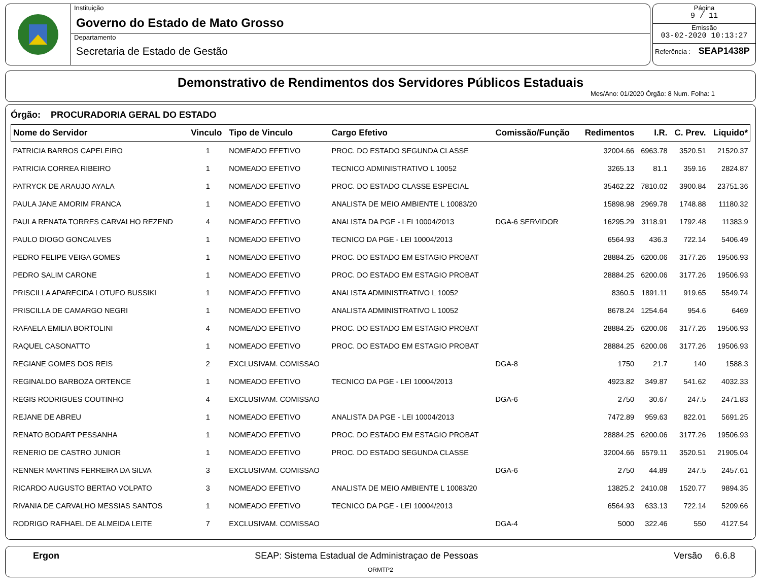Instituição
Governo do Estado de Mato Grosso
Departamento
Secretaria de Estado de Gestão
Página
9 / 11
Emissão
03-02-2020 10:13:27
Referência : SEAP1438P
Demonstrativo de Rendimentos dos Servidores Públicos Estaduais
Mes/Ano: 01/2020 Órgão: 8 Num. Folha: 1
Órgão: PROCURADORIA GERAL DO ESTADO
| Nome do Servidor | Vinculo | Tipo de Vinculo | Cargo Efetivo | Comissão/Função | Redimentos | I.R. | C. Prev. | Liquido* |
| --- | --- | --- | --- | --- | --- | --- | --- | --- |
| PATRICIA BARROS CAPELEIRO | 1 | NOMEADO EFETIVO | PROC. DO ESTADO SEGUNDA CLASSE | | 32004.66 | 6963.78 | 3520.51 | 21520.37 |
| PATRICIA CORREA RIBEIRO | 1 | NOMEADO EFETIVO | TECNICO ADMINISTRATIVO L 10052 | | 3265.13 | 81.1 | 359.16 | 2824.87 |
| PATRYCK DE ARAUJO AYALA | 1 | NOMEADO EFETIVO | PROC. DO ESTADO CLASSE ESPECIAL | | 35462.22 | 7810.02 | 3900.84 | 23751.36 |
| PAULA JANE AMORIM FRANCA | 1 | NOMEADO EFETIVO | ANALISTA DE MEIO AMBIENTE L 10083/20 | | 15898.98 | 2969.78 | 1748.88 | 11180.32 |
| PAULA RENATA TORRES CARVALHO REZEND | 4 | NOMEADO EFETIVO | ANALISTA DA PGE - LEI 10004/2013 | DGA-6 SERVIDOR | 16295.29 | 3118.91 | 1792.48 | 11383.9 |
| PAULO DIOGO GONCALVES | 1 | NOMEADO EFETIVO | TECNICO DA PGE - LEI 10004/2013 | | 6564.93 | 436.3 | 722.14 | 5406.49 |
| PEDRO FELIPE VEIGA GOMES | 1 | NOMEADO EFETIVO | PROC. DO ESTADO EM ESTAGIO PROBAT | | 28884.25 | 6200.06 | 3177.26 | 19506.93 |
| PEDRO SALIM CARONE | 1 | NOMEADO EFETIVO | PROC. DO ESTADO EM ESTAGIO PROBAT | | 28884.25 | 6200.06 | 3177.26 | 19506.93 |
| PRISCILLA APARECIDA LOTUFO BUSSIKI | 1 | NOMEADO EFETIVO | ANALISTA ADMINISTRATIVO L 10052 | | 8360.5 | 1891.11 | 919.65 | 5549.74 |
| PRISCILLA DE CAMARGO NEGRI | 1 | NOMEADO EFETIVO | ANALISTA ADMINISTRATIVO L 10052 | | 8678.24 | 1254.64 | 954.6 | 6469 |
| RAFAELA EMILIA BORTOLINI | 4 | NOMEADO EFETIVO | PROC. DO ESTADO EM ESTAGIO PROBAT | | 28884.25 | 6200.06 | 3177.26 | 19506.93 |
| RAQUEL CASONATTO | 1 | NOMEADO EFETIVO | PROC. DO ESTADO EM ESTAGIO PROBAT | | 28884.25 | 6200.06 | 3177.26 | 19506.93 |
| REGIANE GOMES DOS REIS | 2 | EXCLUSIVAM. COMISSAO | | DGA-8 | 1750 | 21.7 | 140 | 1588.3 |
| REGINALDO BARBOZA ORTENCE | 1 | NOMEADO EFETIVO | TECNICO DA PGE - LEI 10004/2013 | | 4923.82 | 349.87 | 541.62 | 4032.33 |
| REGIS RODRIGUES COUTINHO | 4 | EXCLUSIVAM. COMISSAO | | DGA-6 | 2750 | 30.67 | 247.5 | 2471.83 |
| REJANE DE ABREU | 1 | NOMEADO EFETIVO | ANALISTA DA PGE - LEI 10004/2013 | | 7472.89 | 959.63 | 822.01 | 5691.25 |
| RENATO BODART PESSANHA | 1 | NOMEADO EFETIVO | PROC. DO ESTADO EM ESTAGIO PROBAT | | 28884.25 | 6200.06 | 3177.26 | 19506.93 |
| RENERIO DE CASTRO JUNIOR | 1 | NOMEADO EFETIVO | PROC. DO ESTADO SEGUNDA CLASSE | | 32004.66 | 6579.11 | 3520.51 | 21905.04 |
| RENNER MARTINS FERREIRA DA SILVA | 3 | EXCLUSIVAM. COMISSAO | | DGA-6 | 2750 | 44.89 | 247.5 | 2457.61 |
| RICARDO AUGUSTO BERTAO VOLPATO | 3 | NOMEADO EFETIVO | ANALISTA DE MEIO AMBIENTE L 10083/20 | | 13825.2 | 2410.08 | 1520.77 | 9894.35 |
| RIVANIA DE CARVALHO MESSIAS SANTOS | 1 | NOMEADO EFETIVO | TECNICO DA PGE - LEI 10004/2013 | | 6564.93 | 633.13 | 722.14 | 5209.66 |
| RODRIGO RAFHAEL DE ALMEIDA LEITE | 7 | EXCLUSIVAM. COMISSAO | | DGA-4 | 5000 | 322.46 | 550 | 4127.54 |
Ergon SEAP: Sistema Estadual de Administraçao de Pessoas Versão 6.6.8
ORMTP2